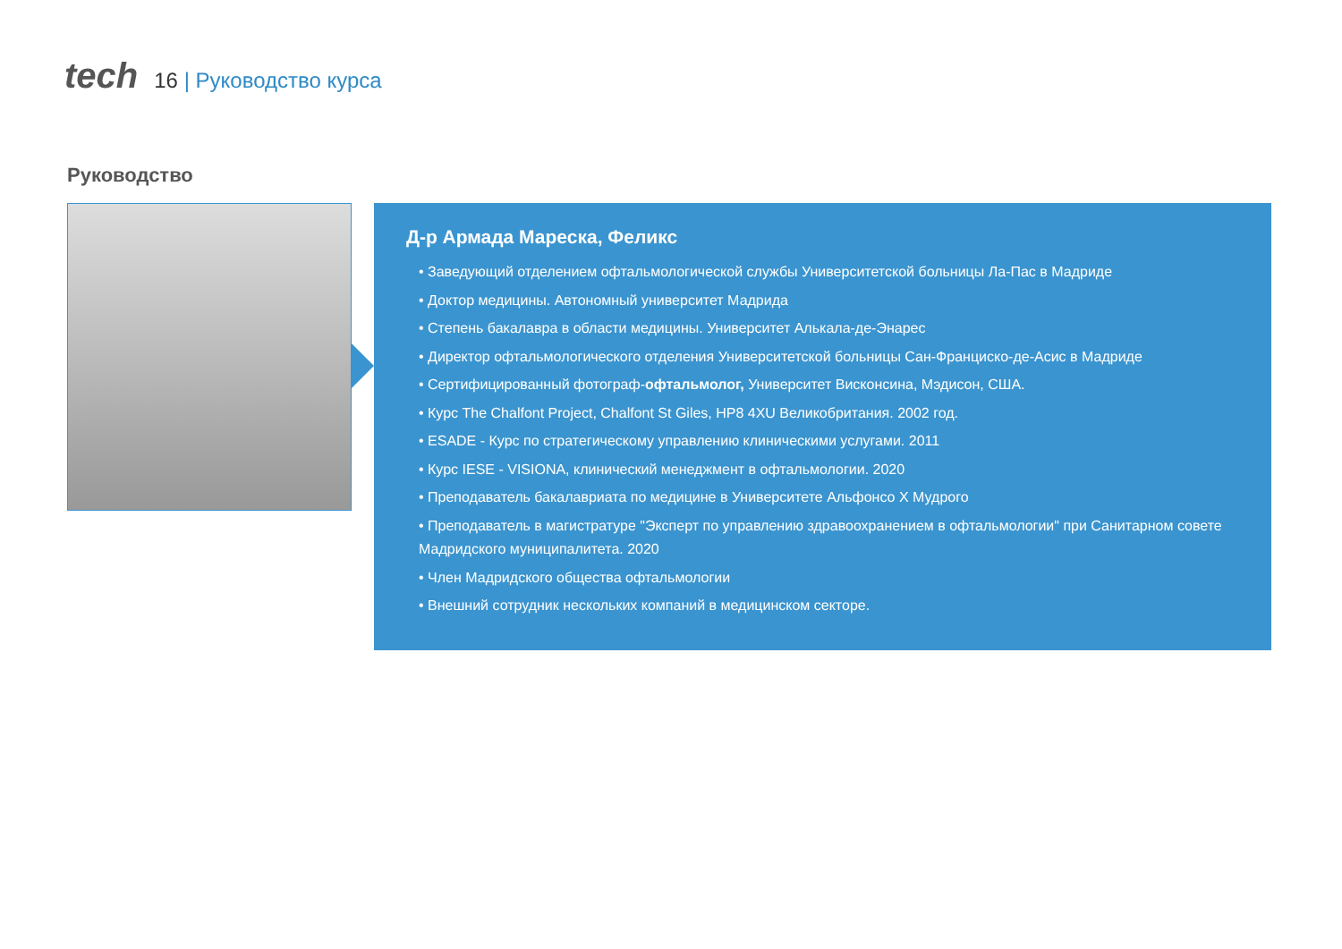tech
16 | Руководство курса
Руководство
Д-р Армада Мареска, Феликс
• Заведующий отделением офтальмологической службы Университетской больницы Ла-Пас в Мадриде
• Доктор медицины. Автономный университет Мадрида
• Степень бакалавра в области медицины. Университет Алькала-де-Энарес
• Директор офтальмологического отделения Университетской больницы Сан-Франциско-де-Асис в Мадриде
• Сертифицированный фотограф-офтальмолог, Университет Висконсина, Мэдисон, США.
• Курс The Chalfont Project, Chalfont St Giles, HP8 4XU Великобритания. 2002 год.
• ESADE - Курс по стратегическому управлению клиническими услугами. 2011
• Курс IESE - VISIONA, клинический менеджмент в офтальмологии. 2020
• Преподаватель бакалавриата по медицине в Университете Альфонсо X Мудрого
• Преподаватель в магистратуре "Эксперт по управлению здравоохранением в офтальмологии" при Санитарном совете Мадридского муниципалитета. 2020
• Член Мадридского общества офтальмологии
• Внешний сотрудник нескольких компаний в медицинском секторе.